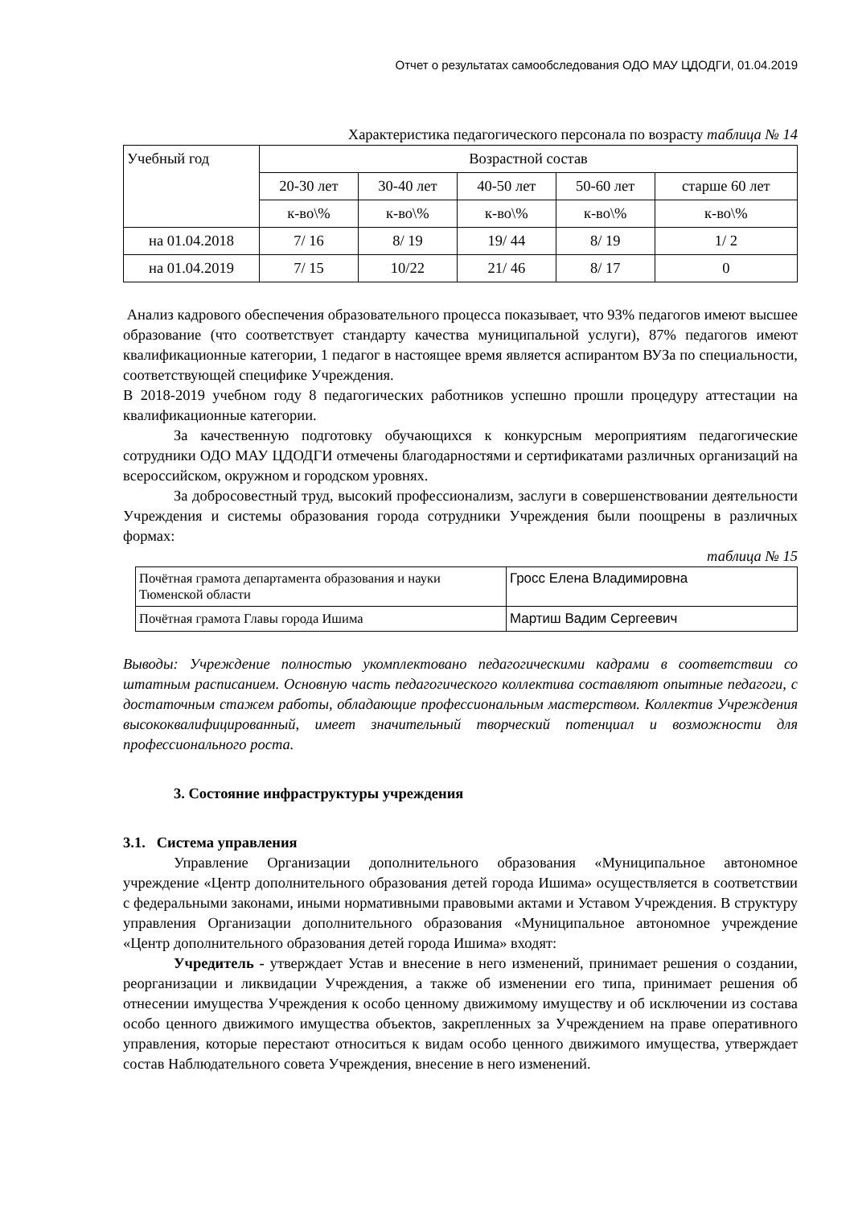Отчет о результатах самообследования ОДО МАУ ЦДОДГИ, 01.04.2019
Характеристика педагогического персонала по возрасту таблица № 14
| Учебный год | Возрастной состав | | | | |
| --- | --- | --- | --- | --- | --- |
| | 20-30 лет | 30-40 лет | 40-50 лет | 50-60 лет | старше 60 лет |
| | к-во\% | к-во\% | к-во\% | к-во\% | к-во\% |
| на 01.04.2018 | 7/ 16 | 8/ 19 | 19/ 44 | 8/ 19 | 1/ 2 |
| на 01.04.2019 | 7/ 15 | 10/22 | 21/ 46 | 8/ 17 | 0 |
Анализ кадрового обеспечения образовательного процесса показывает, что 93% педагогов имеют высшее образование (что соответствует стандарту качества муниципальной услуги), 87% педагогов имеют квалификационные категории, 1 педагог в настоящее время является аспирантом ВУЗа по специальности, соответствующей специфике Учреждения.
В 2018-2019 учебном году 8 педагогических работников успешно прошли процедуру аттестации на квалификационные категории.
За качественную подготовку обучающихся к конкурсным мероприятиям педагогические сотрудники ОДО МАУ ЦДОДГИ отмечены благодарностями и сертификатами различных организаций на всероссийском, окружном и городском уровнях.
За добросовестный труд, высокий профессионализм, заслуги в совершенствовании деятельности Учреждения и системы образования города сотрудники Учреждения были поощрены в различных формах:
таблица № 15
| Почётная грамота департамента образования и науки Тюменской области | Гросс Елена Владимировна |
| Почётная грамота Главы города Ишима | Мартиш Вадим Сергеевич |
Выводы: Учреждение полностью укомплектовано педагогическими кадрами в соответствии со штатным расписанием. Основную часть педагогического коллектива составляют опытные педагоги, с достаточным стажем работы, обладающие профессиональным мастерством. Коллектив Учреждения высококвалифицированный, имеет значительный творческий потенциал и возможности для профессионального роста.
3. Состояние инфраструктуры учреждения
3.1. Система управления
Управление Организации дополнительного образования «Муниципальное автономное учреждение «Центр дополнительного образования детей города Ишима» осуществляется в соответствии с федеральными законами, иными нормативными правовыми актами и Уставом Учреждения. В структуру управления Организации дополнительного образования «Муниципальное автономное учреждение «Центр дополнительного образования детей города Ишима» входят:
Учредитель - утверждает Устав и внесение в него изменений, принимает решения о создании, реорганизации и ликвидации Учреждения, а также об изменении его типа, принимает решения об отнесении имущества Учреждения к особо ценному движимому имуществу и об исключении из состава особо ценного движимого имущества объектов, закрепленных за Учреждением на праве оперативного управления, которые перестают относиться к видам особо ценного движимого имущества, утверждает состав Наблюдательного совета Учреждения, внесение в него изменений.